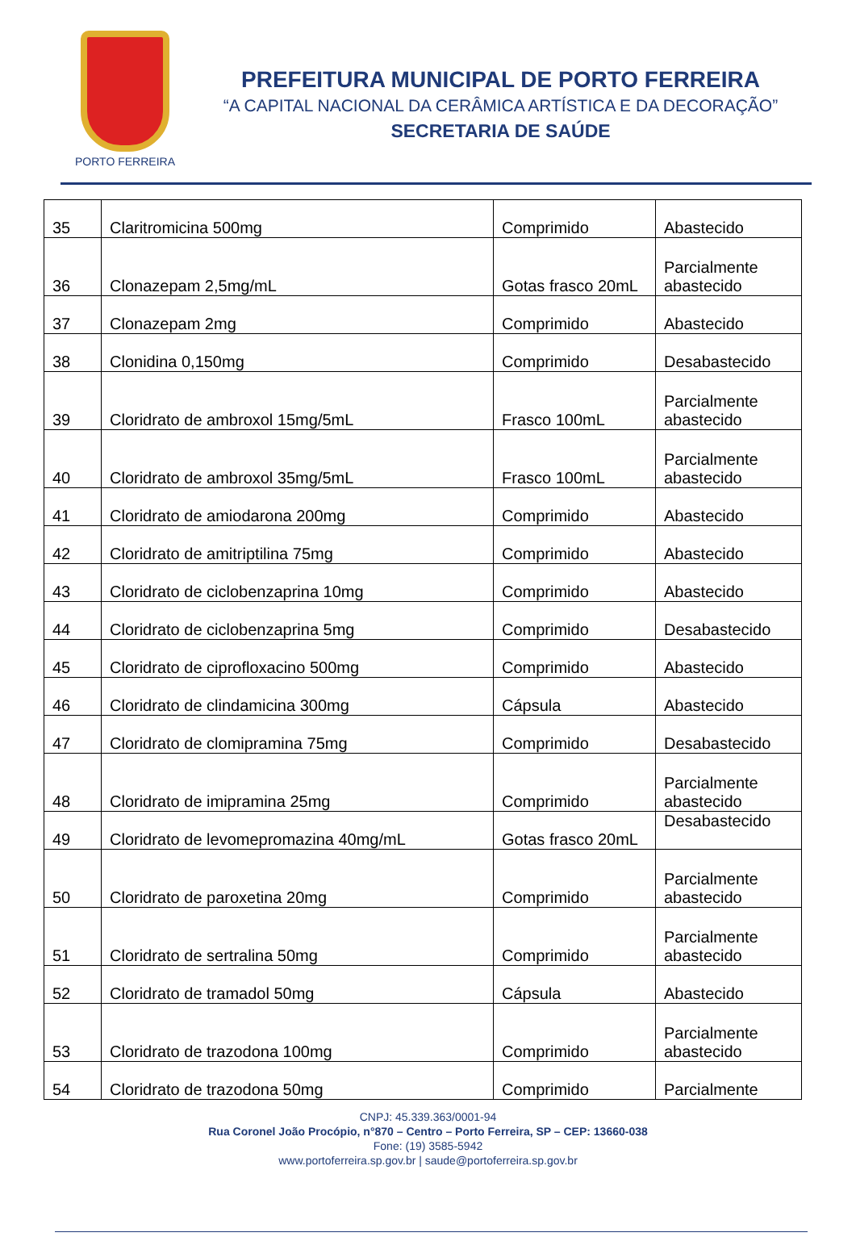PORTO FERREIRA
PREFEITURA MUNICIPAL DE PORTO FERREIRA
“A CAPITAL NACIONAL DA CERÂMICA ARTÍSTICA E DA DECORAÇÃO”
SECRETARIA DE SAÚDE
| 35 | Claritromicina 500mg | Comprimido | Abastecido |
| 36 | Clonazepam 2,5mg/mL | Gotas frasco 20mL | Parcialmente abastecido |
| 37 | Clonazepam 2mg | Comprimido | Abastecido |
| 38 | Clonidina 0,150mg | Comprimido | Desabastecido |
| 39 | Cloridrato de ambroxol 15mg/5mL | Frasco 100mL | Parcialmente abastecido |
| 40 | Cloridrato de ambroxol 35mg/5mL | Frasco 100mL | Parcialmente abastecido |
| 41 | Cloridrato de amiodarona 200mg | Comprimido | Abastecido |
| 42 | Cloridrato de amitriptilina 75mg | Comprimido | Abastecido |
| 43 | Cloridrato de ciclobenzaprina 10mg | Comprimido | Abastecido |
| 44 | Cloridrato de ciclobenzaprina 5mg | Comprimido | Desabastecido |
| 45 | Cloridrato de ciprofloxacino 500mg | Comprimido | Abastecido |
| 46 | Cloridrato de clindamicina 300mg | Cápsula | Abastecido |
| 47 | Cloridrato de clomipramina 75mg | Comprimido | Desabastecido |
| 48 | Cloridrato de imipramina 25mg | Comprimido | Parcialmente abastecido |
| 49 | Cloridrato de levomepromazina 40mg/mL | Gotas frasco 20mL | Desabastecido |
| 50 | Cloridrato de paroxetina 20mg | Comprimido | Parcialmente abastecido |
| 51 | Cloridrato de sertralina 50mg | Comprimido | Parcialmente abastecido |
| 52 | Cloridrato de tramadol 50mg | Cápsula | Abastecido |
| 53 | Cloridrato de trazodona 100mg | Comprimido | Parcialmente abastecido |
| 54 | Cloridrato de trazodona 50mg | Comprimido | Parcialmente |
CNPJ: 45.339.363/0001-94
Rua Coronel João Procópio, n°870 – Centro – Porto Ferreira, SP – CEP: 13660-038
Fone: (19) 3585-5942
www.portoferreira.sp.gov.br | saude@portoferreira.sp.gov.br